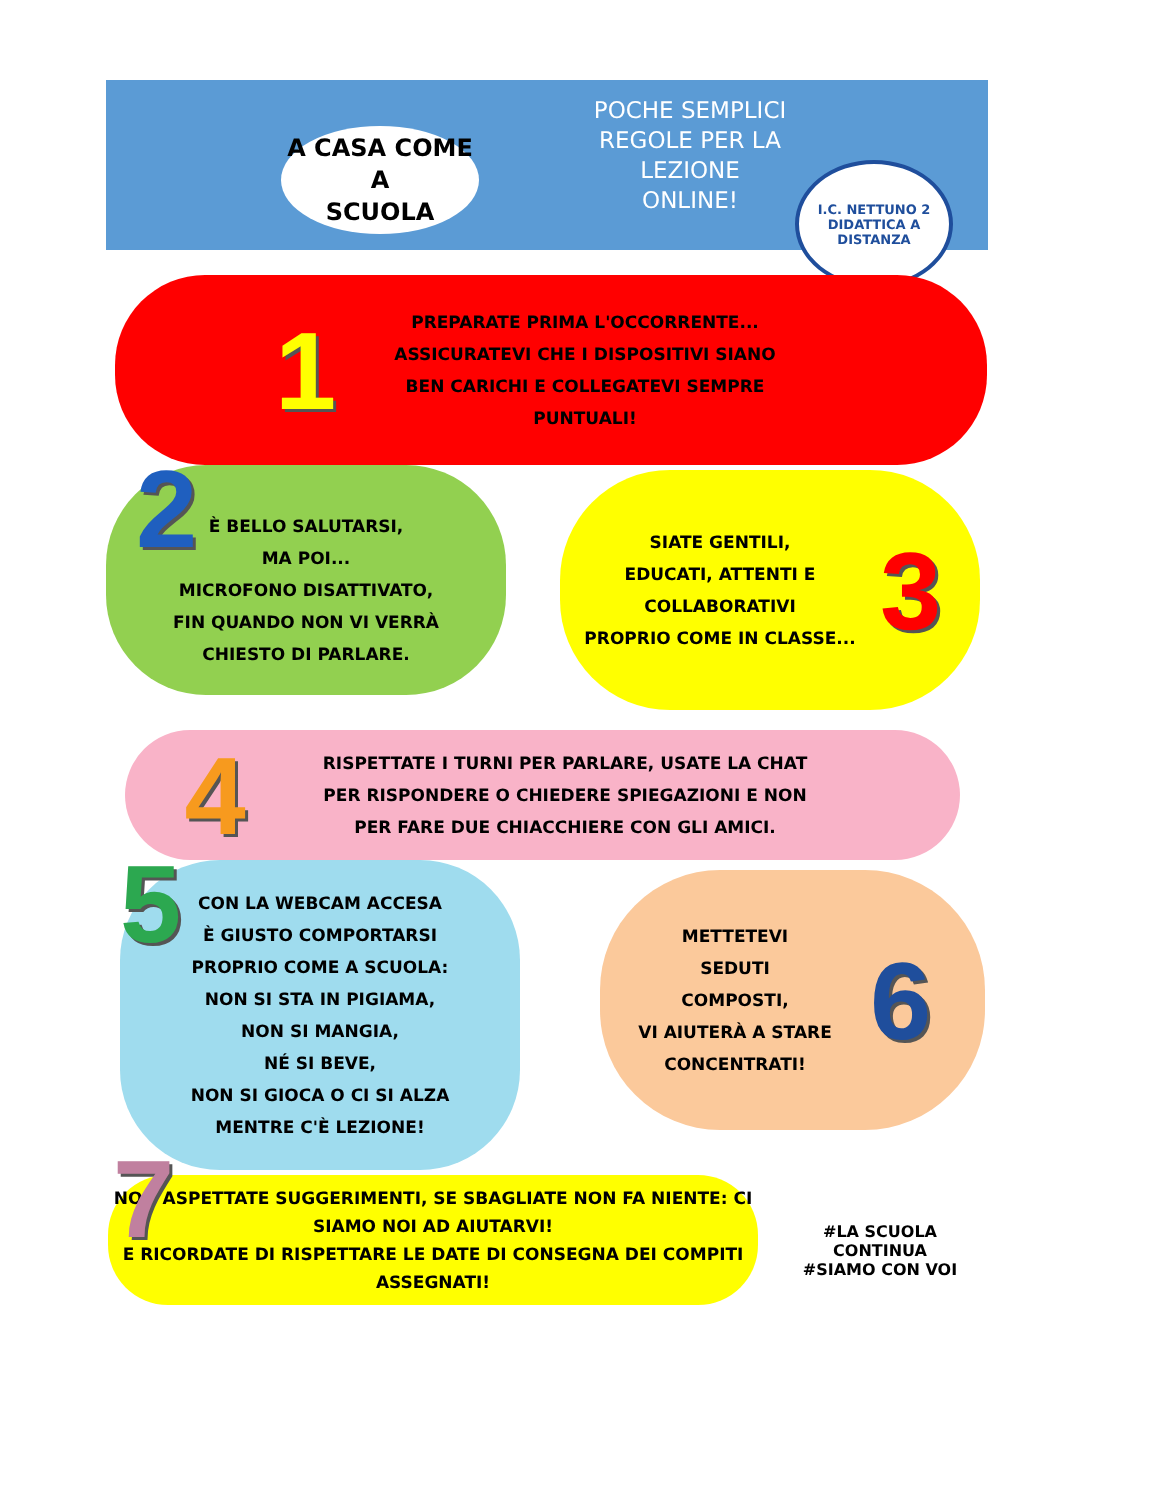A CASA COME
A
SCUOLA
POCHE SEMPLICI
REGOLE PER LA
LEZIONE
ONLINE!
I.C. NETTUNO 2
DIDATTICA A DISTANZA
1
PREPARATE PRIMA L'OCCORRENTE...
ASSICURATEVI CHE I DISPOSITIVI SIANO
BEN CARICHI E COLLEGATEVI SEMPRE
PUNTUALI!
2
È BELLO SALUTARSI,
MA POI...
MICROFONO DISATTIVATO,
FIN QUANDO NON VI VERRÀ
CHIESTO DI PARLARE.
SIATE GENTILI,
EDUCATI, ATTENTI E
COLLABORATIVI
PROPRIO COME IN CLASSE...
3
4
RISPETTATE I TURNI PER PARLARE, USATE LA CHAT PER RISPONDERE O CHIEDERE SPIEGAZIONI E NON PER FARE DUE CHIACCHIERE CON GLI AMICI.
5
CON LA WEBCAM ACCESA
È GIUSTO COMPORTARSI
PROPRIO COME A SCUOLA:
NON SI STA IN PIGIAMA,
NON SI MANGIA,
NÉ SI BEVE,
NON SI GIOCA O CI SI ALZA
MENTRE C'È LEZIONE!
METTETEVI
SEDUTI
COMPOSTI,
VI AIUTERÀ A STARE
CONCENTRATI!
6
7
NON ASPETTATE SUGGERIMENTI, SE SBAGLIATE NON FA NIENTE: CI SIAMO NOI AD AIUTARVI!
E RICORDATE DI RISPETTARE LE DATE DI CONSEGNA DEI COMPITI ASSEGNATI!
#LA SCUOLA CONTINUA
#SIAMO CON VOI